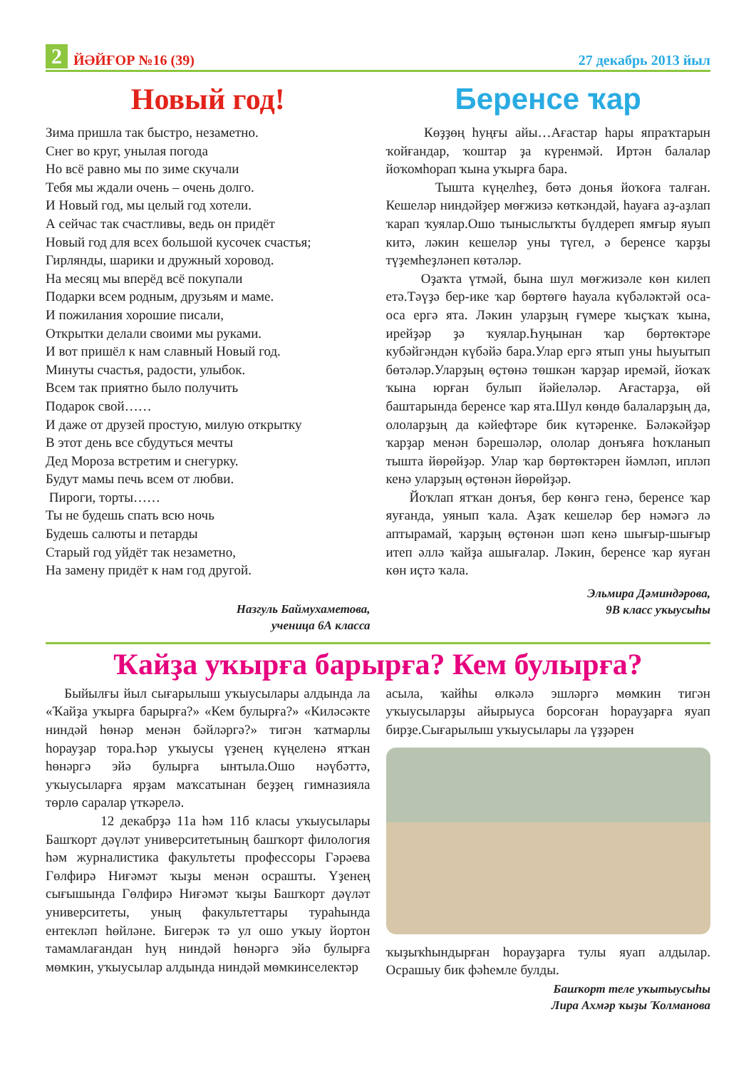2 ЙӘЙҒОР №16 (39)
27 декабрь 2013 йыл
Новый год!
Зима пришла так быстро, незаметно.
Снег во круг, унылая погода
Но всё равно мы по зиме скучали
Тебя мы ждали очень – очень долго.
И Новый год, мы целый год хотели.
А сейчас так счастливы, ведь он придёт
Новый год для всех большой кусочек счастья;
Гирлянды, шарики и дружный хоровод.
На месяц мы вперёд всё покупали
Подарки всем родным, друзьям и маме.
И пожилания хорошие писали,
Открытки делали своими мы руками.
И вот пришёл к нам славный Новый год.
Минуты счастья, радости, улыбок.
Всем так приятно было получить
Подарок свой……
И даже от друзей простую, милую открытку
В этот день все сбудуться мечты
Дед Мороза встретим и снегурку.
Будут мамы печь всем от любви.
Пироги, торты……
Ты не будешь спать всю ночь
Будешь салюты и петарды
Старый год уйдёт так незаметно,
На замену придёт к нам год другой.
Назгуль Баймухаметова,
ученица 6А класса
Беренсе ҡар
Көҙҙөң һуңғы айы…Ағастар һары япраҡтарын ҡойғандар, ҡоштар ҙа күренмәй. Иртән балалар йоҡомһорап ҡына уҡырға бара.
Тышта күңелһеҙ, бөтә донья йоҡоға талған. Кешеләр ниндәйҙер мөғжизә көткәндәй, һауаға аҙ-аҙлап ҡарап ҡуялар.Ошо тыныслыҡты бүлдереп ямғыр яуып китә, ләкин кешеләр уны түгел, ә беренсе ҡарҙы түҙемһеҙләнеп көтәләр.
Оҙаҡта үтмәй, бына шул мөғжизәле көн килеп етә.Тәүҙә бер-ике ҡар бөртөгө һауала күбәләктәй оса-оса ергә ята. Ләкин уларҙың ғүмере ҡыҫҡаҡ ҡына, ирейҙәр ҙә ҡуялар.Һуңынан ҡар бөртөктәре кубәйгәндән күбәйә бара.Улар ергә ятып уны һыуытып бөтәләр.Уларҙың өҫтөнә төшкән ҡарҙар иремәй, йоҡаҡ ҡына юрған булып йәйеләләр. Ағастарҙа, өй баштарында беренсе ҡар ята.Шул көндө балаларҙың да, ололарҙың да кәйефтәре бик күтәренке. Бәләкәйҙәр ҡарҙар менән бәрешәләр, ололар донъяға һоҡланып тышта йөрөйҙәр. Улар ҡар бөртөктәрен йәмләп, иплəп кенә уларҙың өҫтөнән йөрөйҙәр.
Йоҡлап ятҡан донъя, бер көнгә генә, беренсе ҡар яуғанда, уянып ҡала. Аҙаҡ кешеләр бер нәмәгә лә аптырамай, ҡарҙың өҫтөнән шәп кенә шығыр-шығыр итеп әллә ҡайҙа ашығалар. Ләкин, беренсе ҡар яуған көн иҫтә ҡала.
Эльмира Дәминдәрова,
9В класс уҡыусыһы
Ҡайҙа уҡырға барырға? Кем булырға?
Быйылғы йыл сығарылыш уҡыусылары алдында ла «Ҡайҙа уҡырға барырға?» «Кем булырға?» «Киләсәкте ниндәй һөнәр менән бәйләргә?» тигән ҡатмарлы һорауҙар тора.Һәр уҡыусы үҙенең күңеленә ятҡан һөнәргә эйә булырға ынтыла.Ошо нәүбәттә, уҡыусыларға ярҙам маҡсатынан беҙҙең гимназияла төрлө саралар үткәрелә.
12 декабрҙә 11а һәм 11б класы уҡыусылары Башҡорт дәүләт университетының башҡорт филология һәм журналистика факультеты профессоры Гәрәева Гөлфирә Ниғәмәт ҡыҙы менән осрашты. Үҙенең сығышында Гөлфирә Ниғәмәт ҡыҙы Башҡорт дәүләт университеты, уның факультеттары тураһында ентекләп һөйләне. Бигерәк тә ул ошо уҡыу йортон тамамлағандан һуң ниндәй һөнәргә эйә булырға мөмкин, уҡыусылар алдында ниндәй мөмкинселектәр
асыла, ҡайһы өлкәлә эшләргә мөмкин тигән уҡыусыларҙы айырыуса борсоған һорауҙарға яуап бирҙе.Сығарылыш уҡыусылары ла үҙҙәрен
ҡыҙыҡһындырған һорауҙарға тулы яуап алдылар. Осрашыу бик фәһемле булды.
Башҡорт теле уҡытыусыһы
Лира Ахмәр ҡыҙы Ҡолманова